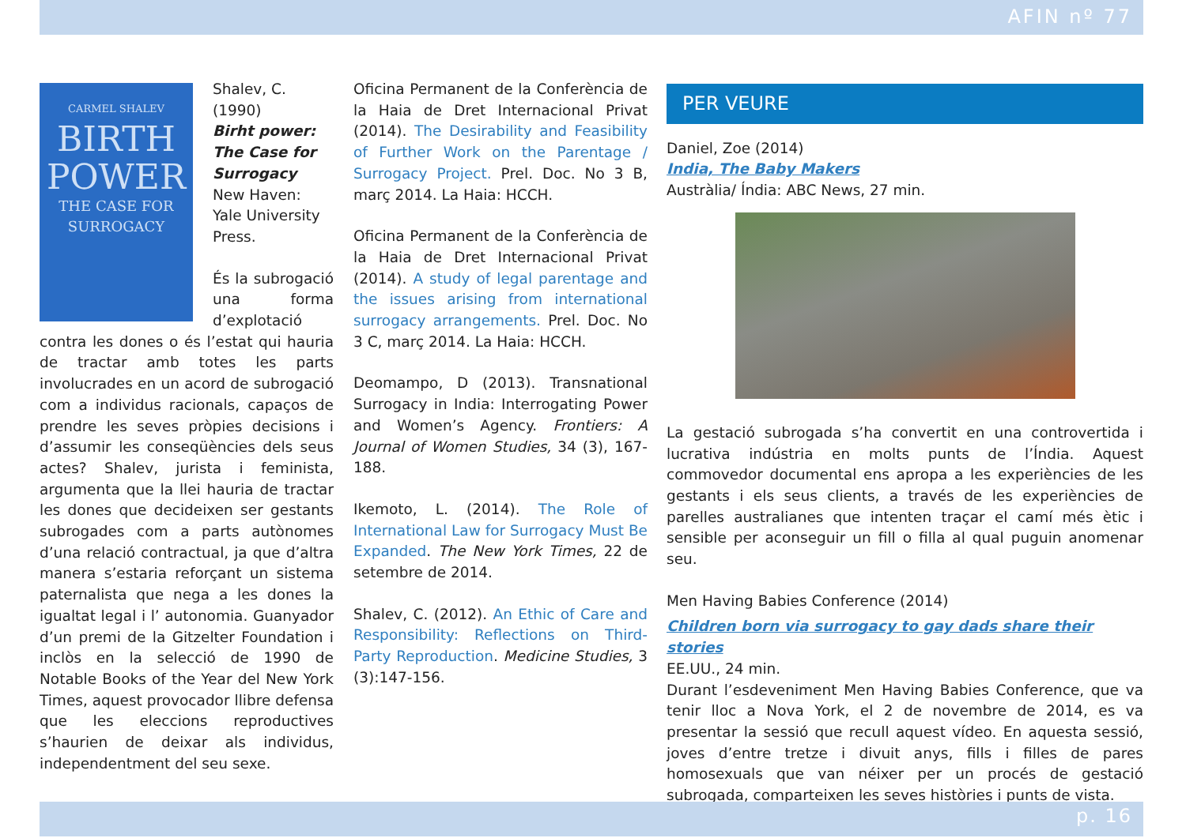AFIN nº 77
CARMEL SHALEV
BIRTH POWER
THE CASE FOR SURROGACY
Shalev, C. (1990)
Birht power: The Case for Surrogacy
New Haven: Yale University Press.
És la subrogació una forma d’explotació contra les dones o és l’estat qui hauria de tractar amb totes les parts involucrades en un acord de subrogació com a individus racionals, capaços de prendre les seves pròpies decisions i d’assumir les conseqüències dels seus actes? Shalev, jurista i feminista, argumenta que la llei hauria de tractar les dones que decideixen ser gestants subrogades com a parts autònomes d’una relació contractual, ja que d’altra manera s’estaria reforçant un sistema paternalista que nega a les dones la igualtat legal i l’ autonomia. Guanyador d’un premi de la Gitzelter Foundation i inclòs en la selecció de 1990 de Notable Books of the Year del New York Times, aquest provocador llibre defensa que les eleccions reproductives s’haurien de deixar als individus, independentment del seu sexe.
Oficina Permanent de la Conferència de la Haia de Dret Internacional Privat (2014). The Desirability and Feasibility of Further Work on the Parentage / Surrogacy Project. Prel. Doc. No 3 B, març 2014. La Haia: HCCH.
Oficina Permanent de la Conferència de la Haia de Dret Internacional Privat (2014). A study of legal parentage and the issues arising from international surrogacy arrangements. Prel. Doc. No 3 C, març 2014. La Haia: HCCH.
Deomampo, D (2013). Transnational Surrogacy in India: Interrogating Power and Women’s Agency. Frontiers: A Journal of Women Studies, 34 (3), 167-188.
Ikemoto, L. (2014). The Role of International Law for Surrogacy Must Be Expanded. The New York Times, 22 de setembre de 2014.
Shalev, C. (2012). An Ethic of Care and Responsibility: Reflections on Third-Party Reproduction. Medicine Studies, 3 (3):147-156.
PER VEURE
Daniel, Zoe (2014)
India, The Baby Makers
Austràlia/ Índia: ABC News, 27 min.
La gestació subrogada s’ha convertit en una controvertida i lucrativa indústria en molts punts de l’Índia. Aquest commovedor documental ens apropa a les experiències de les gestants i els seus clients, a través de les experiències de parelles australianes que intenten traçar el camí més ètic i sensible per aconseguir un fill o filla al qual puguin anomenar seu.
Men Having Babies Conference (2014)
Children born via surrogacy to gay dads share their stories
EE.UU., 24 min.
Durant l’esdeveniment Men Having Babies Conference, que va tenir lloc a Nova York, el 2 de novembre de 2014, es va presentar la sessió que recull aquest vídeo. En aquesta sessió, joves d’entre tretze i divuit anys, fills i filles de pares homosexuals que van néixer per un procés de gestació subrogada, comparteixen les seves històries i punts de vista.
p. 16